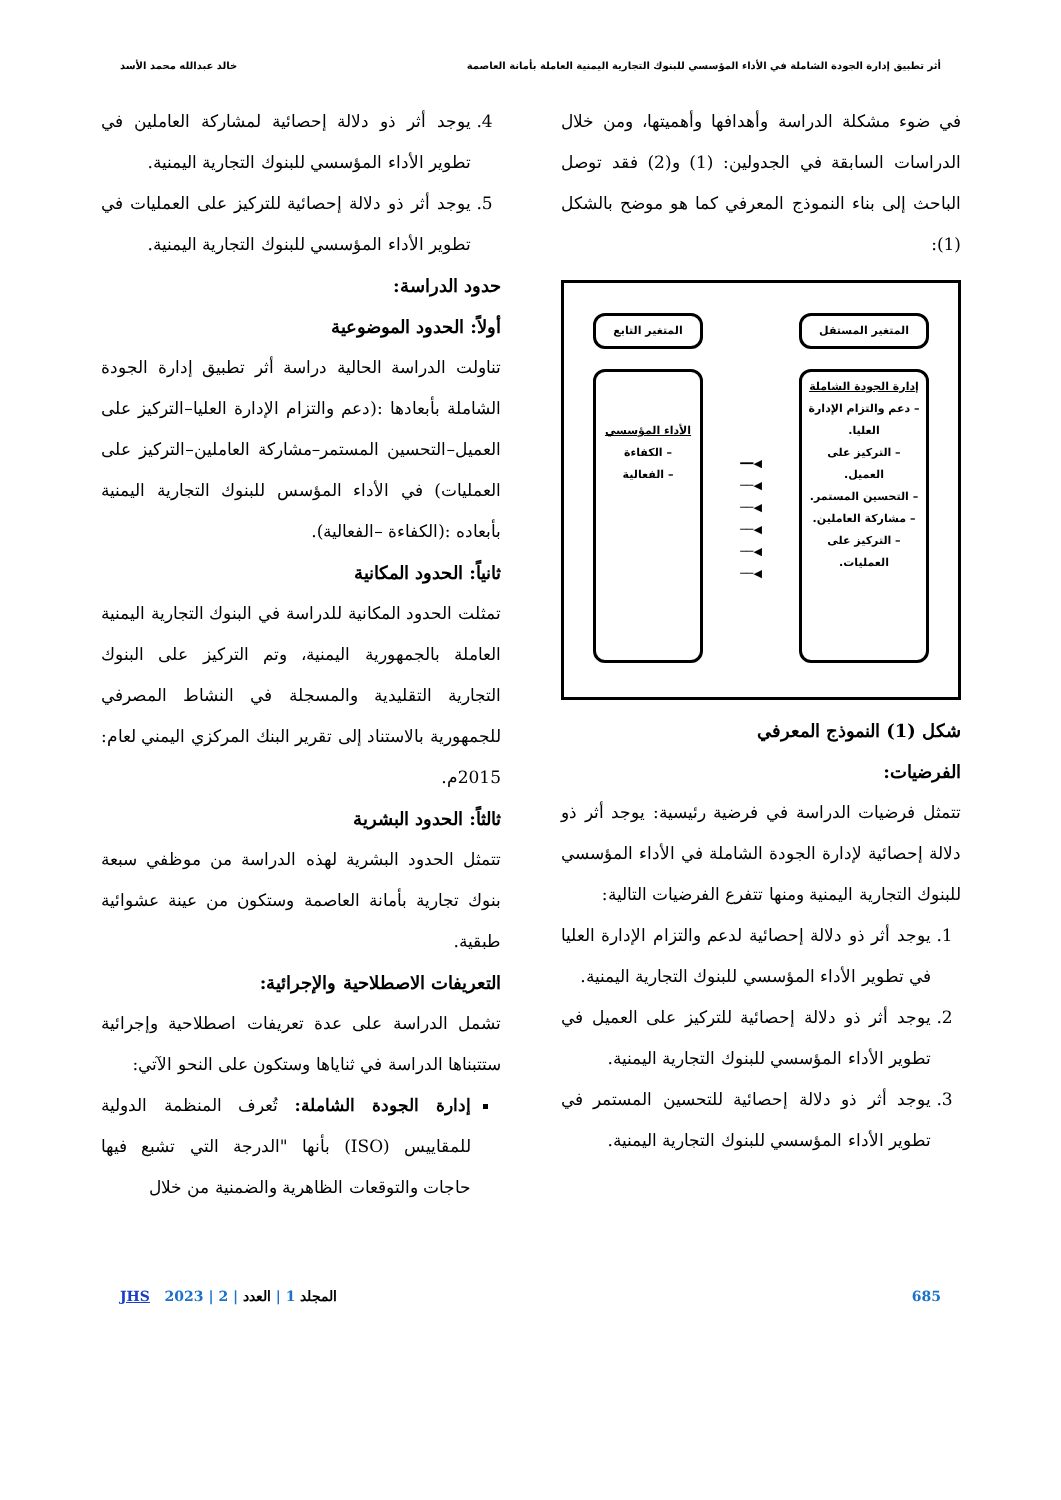أثر تطبيق إدارة الجودة الشاملة في الأداء المؤسسي للبنوك التجارية اليمنية العاملة بأمانة العاصمة خالد عبدالله محمد الأسد
في ضوء مشكلة الدراسة وأهدافها وأهميتها، ومن خلال الدراسات السابقة في الجدولين: (1) و(2) فقد توصل الباحث إلى بناء النموذج المعرفي كما هو موضح بالشكل (1):
المتغير المستقل
إدارة الجودة الشاملة
– دعم والتزام الإدارة العليا.
– التركيز على العميل.
– التحسين المستمر.
– مشاركة العاملين.
– التركيز على العمليات.
◀━━
◀──
◀──
◀──
◀──
◀──
المتغير التابع
الأداء المؤسسي
– الكفاءة
– الفعالية
شكل (1) النموذج المعرفي
الفرضيات:
تتمثل فرضيات الدراسة في فرضية رئيسية: يوجد أثر ذو دلالة إحصائية لإدارة الجودة الشاملة في الأداء المؤسسي للبنوك التجارية اليمنية ومنها تتفرع الفرضيات التالية:
1. يوجد أثر ذو دلالة إحصائية لدعم والتزام الإدارة العليا في تطوير الأداء المؤسسي للبنوك التجارية اليمنية.
2. يوجد أثر ذو دلالة إحصائية للتركيز على العميل في تطوير الأداء المؤسسي للبنوك التجارية اليمنية.
3. يوجد أثر ذو دلالة إحصائية للتحسين المستمر في تطوير الأداء المؤسسي للبنوك التجارية اليمنية.
4. يوجد أثر ذو دلالة إحصائية لمشاركة العاملين في تطوير الأداء المؤسسي للبنوك التجارية اليمنية.
5. يوجد أثر ذو دلالة إحصائية للتركيز على العمليات في تطوير الأداء المؤسسي للبنوك التجارية اليمنية.
حدود الدراسة:
أولاً: الحدود الموضوعية
تناولت الدراسة الحالية دراسة أثر تطبيق إدارة الجودة الشاملة بأبعادها :(دعم والتزام الإدارة العليا–التركيز على العميل–التحسين المستمر–مشاركة العاملين–التركيز على العمليات) في الأداء المؤسس للبنوك التجارية اليمنية بأبعاده :(الكفاءة –الفعالية).
ثانياً: الحدود المكانية
تمثلت الحدود المكانية للدراسة في البنوك التجارية اليمنية العاملة بالجمهورية اليمنية، وتم التركيز على البنوك التجارية التقليدية والمسجلة في النشاط المصرفي للجمهورية بالاستناد إلى تقرير البنك المركزي اليمني لعام: 2015م.
ثالثاً: الحدود البشرية
تتمثل الحدود البشرية لهذه الدراسة من موظفي سبعة بنوك تجارية بأمانة العاصمة وستكون من عينة عشوائية طبقية.
التعريفات الاصطلاحية والإجرائية:
تشمل الدراسة على عدة تعريفات اصطلاحية وإجرائية ستتبناها الدراسة في ثناياها وستكون على النحو الآتي:
إدارة الجودة الشاملة: تُعرف المنظمة الدولية للمقاييس (ISO) بأنها "الدرجة التي تشبع فيها حاجات والتوقعات الظاهرية والضمنية من خلال
685 المجلد 1 | العدد | 2 | 2023 JHS